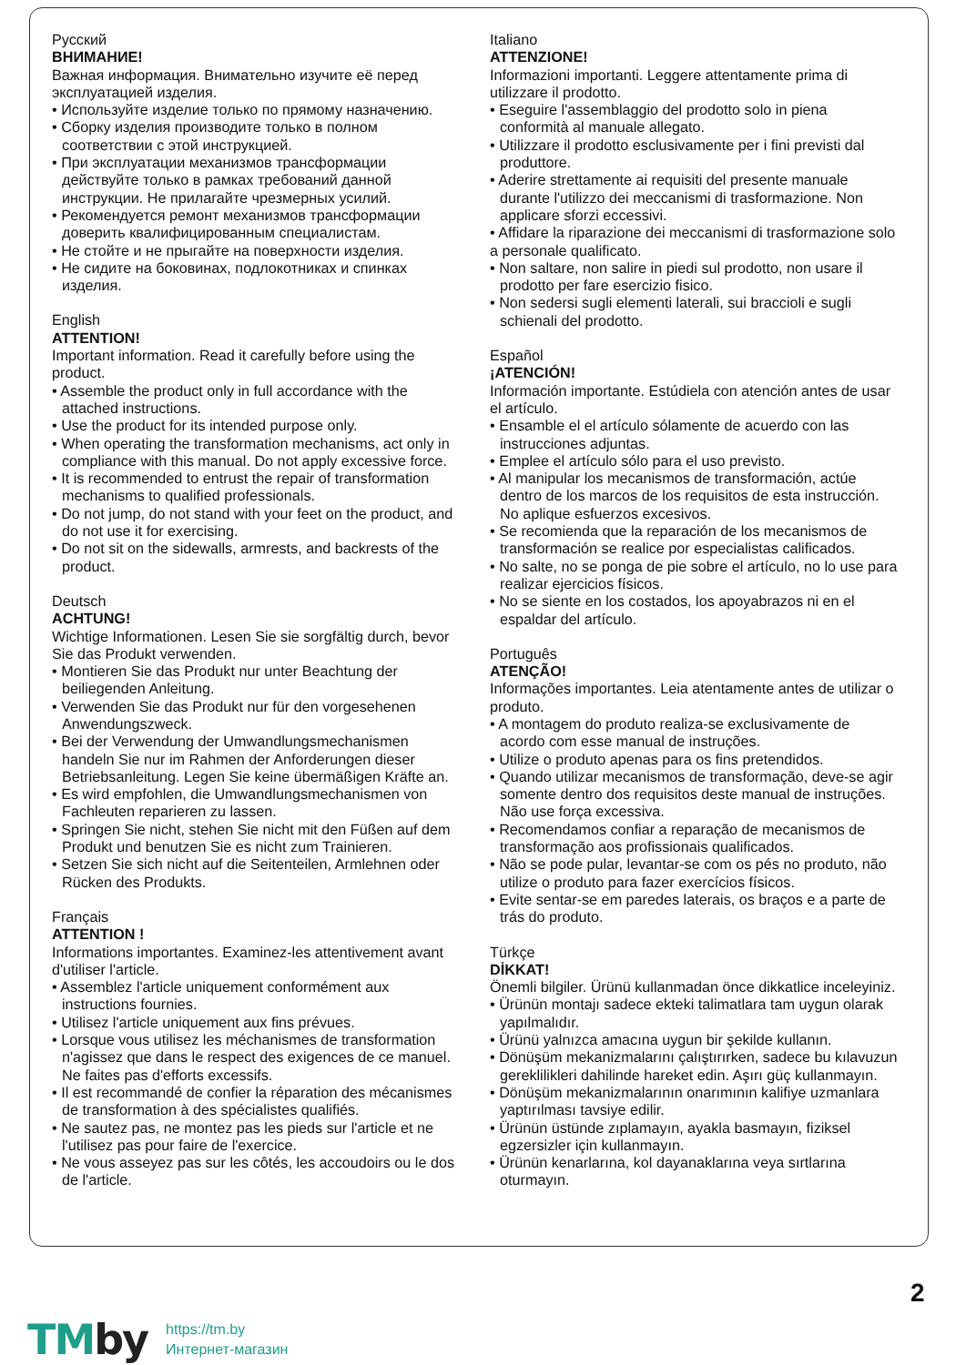Русский
ВНИМАНИЕ!
Важная информация. Внимательно изучите её перед эксплуатацией изделия.
• Используйте изделие только по прямому назначению.
• Сборку изделия производите только в полном соответствии с этой инструкцией.
• При эксплуатации механизмов трансформации действуйте только в рамках требований данной инструкции. Не прилагайте чрезмерных усилий.
• Рекомендуется ремонт механизмов трансформации доверить квалифицированным специалистам.
• Не стойте и не прыгайте на поверхности изделия.
• Не сидите на боковинах, подлокотниках и спинках изделия.
English
ATTENTION!
Important information. Read it carefully before using the product.
• Assemble the product only in full accordance with the attached instructions.
• Use the product for its intended purpose only.
• When operating the transformation mechanisms, act only in compliance with this manual. Do not apply excessive force.
• It is recommended to entrust the repair of transformation mechanisms to qualified professionals.
• Do not jump, do not stand with your feet on the product, and do not use it for exercising.
• Do not sit on the sidewalls, armrests, and backrests of the product.
Deutsch
ACHTUNG!
Wichtige Informationen. Lesen Sie sie sorgfältig durch, bevor Sie das Produkt verwenden.
• Montieren Sie das Produkt nur unter Beachtung der beiliegenden Anleitung.
• Verwenden Sie das Produkt nur für den vorgesehenen Anwendungszweck.
• Bei der Verwendung der Umwandlungsmechanismen handeln Sie nur im Rahmen der Anforderungen dieser Betriebsanleitung. Legen Sie keine übermäßigen Kräfte an.
• Es wird empfohlen, die Umwandlungsmechanismen von Fachleuten reparieren zu lassen.
• Springen Sie nicht, stehen Sie nicht mit den Füßen auf dem Produkt und benutzen Sie es nicht zum Trainieren.
• Setzen Sie sich nicht auf die Seitenteilen, Armlehnen oder Rücken des Produkts.
Français
ATTENTION !
Informations importantes. Examinez-les attentivement avant d'utiliser l'article.
• Assemblez l'article uniquement conformément aux instructions fournies.
• Utilisez l'article uniquement aux fins prévues.
• Lorsque vous utilisez les méchanismes de transformation n'agissez que dans le respect des exigences de ce manuel. Ne faites pas d'efforts excessifs.
• Il est recommandé de confier la réparation des mécanismes de transformation à des spécialistes qualifiés.
• Ne sautez pas, ne montez pas les pieds sur l'article et ne l'utilisez pas pour faire de l'exercice.
• Ne vous asseyez pas sur les côtés, les accoudoirs ou le dos de l'article.
Italiano
ATTENZIONE!
Informazioni importanti. Leggere attentamente prima di utilizzare il prodotto.
• Eseguire l'assemblaggio del prodotto solo in piena conformità al manuale allegato.
• Utilizzare il prodotto esclusivamente per i fini previsti dal produttore.
• Aderire strettamente ai requisiti del presente manuale durante l'utilizzo dei meccanismi di trasformazione. Non applicare sforzi eccessivi.
• Affidare la riparazione dei meccanismi di trasformazione solo a personale qualificato.
• Non saltare, non salire in piedi sul prodotto, non usare il prodotto per fare esercizio fisico.
• Non sedersi sugli elementi laterali, sui braccioli e sugli schienali del prodotto.
Español
¡ATENCIÓN!
Información importante. Estúdiela con atención antes de usar el artículo.
• Ensamble el el artículo sólamente de acuerdo con las instrucciones adjuntas.
• Emplee el artículo sólo para el uso previsto.
• Al manipular los mecanismos de transformación, actúe dentro de los marcos de los requisitos de esta instrucción. No aplique esfuerzos excesivos.
• Se recomienda que la reparación de los mecanismos de transformación se realice por especialistas calificados.
• No salte, no se ponga de pie sobre el artículo, no lo use para realizar ejercicios físicos.
• No se siente en los costados, los apoyabrazos ni en el espaldar del artículo.
Português
ATENÇÃO!
Informações importantes. Leia atentamente antes de utilizar o produto.
• A montagem do produto realiza-se exclusivamente de acordo com esse manual de instruções.
• Utilize o produto apenas para os fins pretendidos.
• Quando utilizar mecanismos de transformação, deve-se agir somente dentro dos requisitos deste manual de instruções. Não use força excessiva.
• Recomendamos confiar a reparação de mecanismos de transformação aos profissionais qualificados.
• Não se pode pular, levantar-se com os pés no produto, não utilize o produto para fazer exercícios físicos.
• Evite sentar-se em paredes laterais, os braços e a parte de trás do produto.
Türkçe
DİKKAT!
Önemli bilgiler. Ürünü kullanmadan önce dikkatlice inceleyiniz.
• Ürünün montajı sadece ekteki talimatlara tam uygun olarak yapılmalıdır.
• Ürünü yalnızca amacına uygun bir şekilde kullanın.
• Dönüşüm mekanizmalarını çalıştırırken, sadece bu kılavuzun gereklilikleri dahilinde hareket edin. Aşırı güç kullanmayın.
• Dönüşüm mekanizmalarının onarımının kalifiye uzmanlara yaptırılması tavsiye edilir.
• Ürünün üstünde zıplamayın, ayakla basmayın, fiziksel egzersizler için kullanmayın.
• Ürünün kenarlarına, kol dayanaklarına veya sırtlarına oturmayın.
2
TMby
https://tm.by
Интернет-магазин